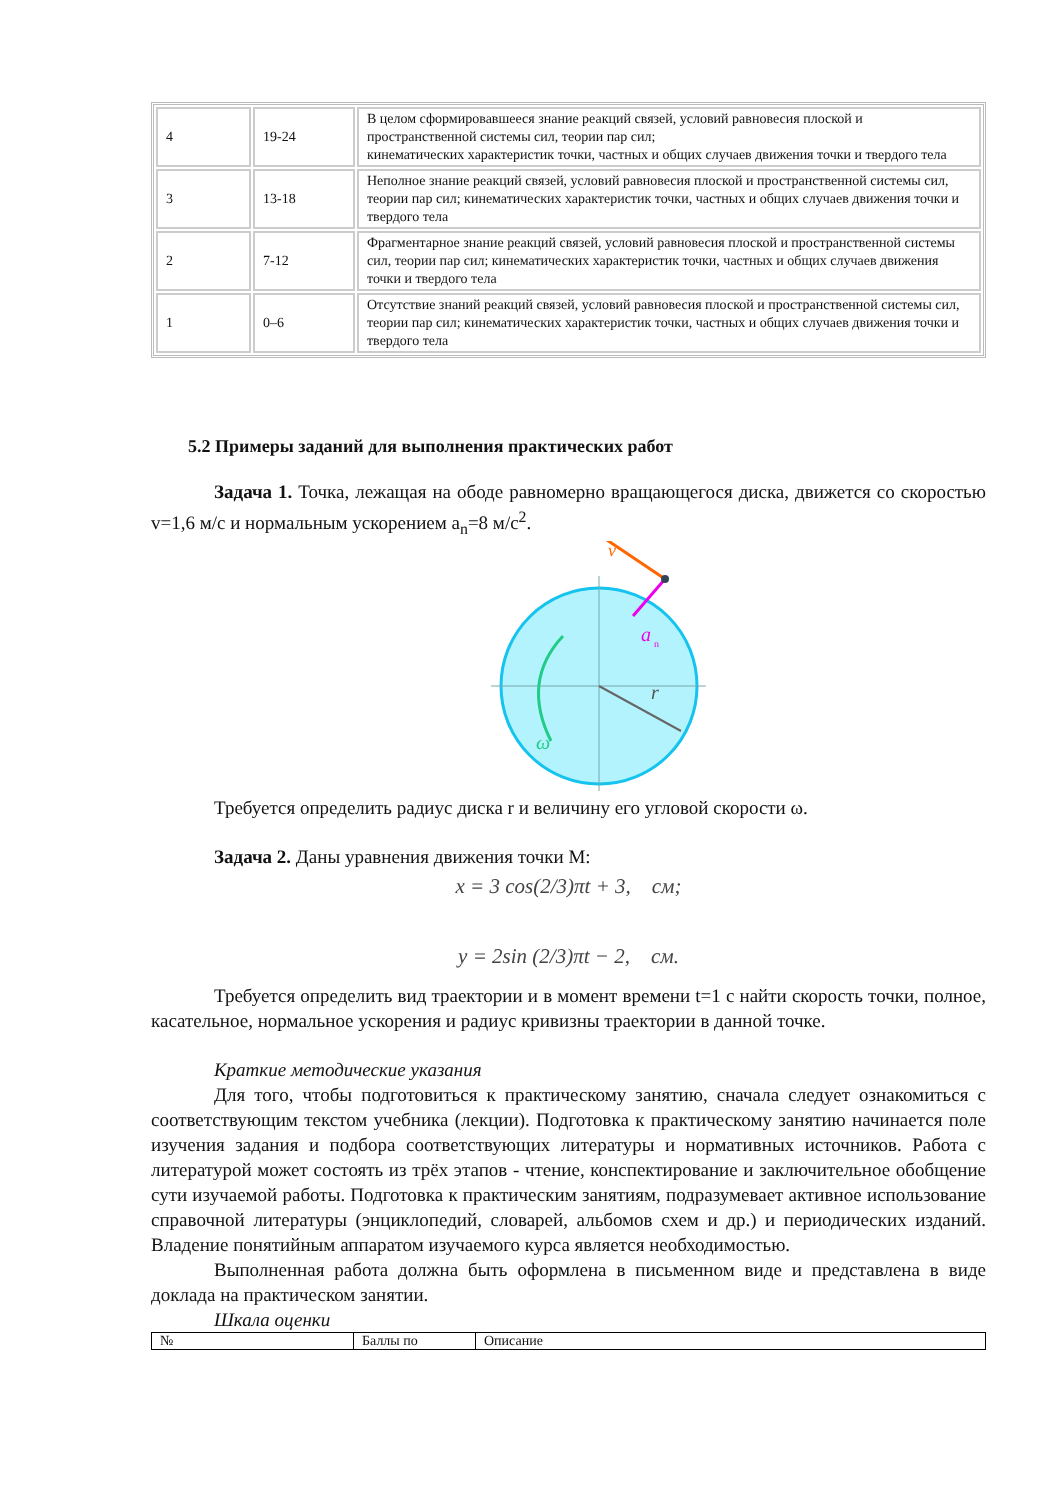| 4 | 19-24 | В целом сформировавшееся знание реакций связей, условий равновесия плоской и пространственной системы сил, теории пар сил; кинематических характеристик точки, частных и общих случаев движения точки и твердого тела |
| 3 | 13-18 | Неполное знание реакций связей, условий равновесия плоской и пространственной системы сил, теории пар сил; кинематических характеристик точки, частных и общих случаев движения точки и твердого тела |
| 2 | 7-12 | Фрагментарное знание реакций связей, условий равновесия плоской и пространственной системы сил, теории пар сил; кинематических характеристик точки, частных и общих случаев движения точки и твердого тела |
| 1 | 0–6 | Отсутствие знаний реакций связей, условий равновесия плоской и пространственной системы сил, теории пар сил; кинематических характеристик точки, частных и общих случаев движения точки и твердого тела |
5.2 Примеры заданий для выполнения практических работ
Задача 1. Точка, лежащая на ободе равномерно вращающегося диска, движется со скоростью v=1,6 м/с и нормальным ускорением a<sub>n</sub>=8 м/с<sup>2</sup>.
v
a
n
r
ω
Требуется определить радиус диска r и величину его угловой скорости ω.
Задача 2. Даны уравнения движения точки М:
x = 3 cos(2/3)πt + 3, см;
y = 2sin (2/3)πt − 2, см.
Требуется определить вид траектории и в момент времени t=1 с найти скорость точки, полное, касательное, нормальное ускорения и радиус кривизны траектории в данной точке.
Краткие методические указания
Для того, чтобы подготовиться к практическому занятию, сначала следует ознакомиться с соответствующим текстом учебника (лекции). Подготовка к практическому занятию начинается поле изучения задания и подбора соответствующих литературы и нормативных источников. Работа с литературой может состоять из трёх этапов - чтение, конспектирование и заключительное обобщение сути изучаемой работы. Подготовка к практическим занятиям, подразумевает активное использование справочной литературы (энциклопедий, словарей, альбомов схем и др.) и периодических изданий. Владение понятийным аппаратом изучаемого курса является необходимостью.
Выполненная работа должна быть оформлена в письменном виде и представлена в виде доклада на практическом занятии.
Шкала оценки
| № | Баллы по | Описание |